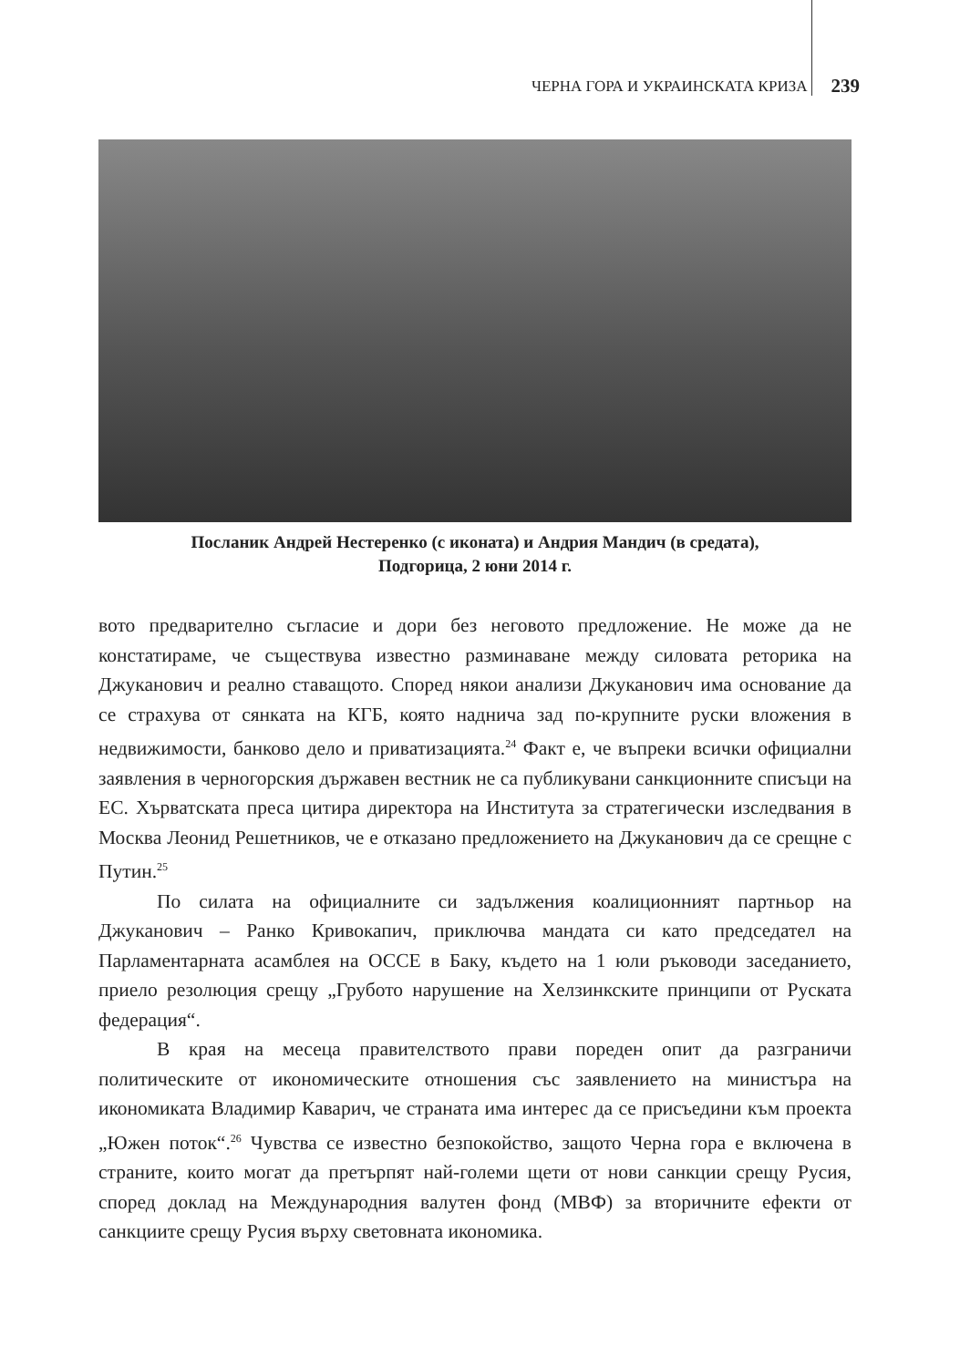ЧЕРНА ГОРА И УКРАИНСКАТА КРИЗА 239
Посланик Андрей Нестеренко (с иконата) и Андрия Мандич (в средата),
Подгорица, 2 юни 2014 г.
вото предварително съгласие и дори без неговото предложение. Не може да не констатираме, че съществува известно разминаване между силовата реторика на Джуканович и реално ставащото. Според някои анализи Джуканович има основание да се страхува от сянката на КГБ, която надничa зад по-крупните руски вложения в недвижимости, банково дело и приватизацията.<sup>24</sup> Факт е, че въпреки всички официални заявления в черногорския държавен вестник не са публикувани санкционните списъци на ЕС. Хърватската преса цитира директора на Института за стратегически изследвания в Москва Леонид Решетников, че е отказано предложението на Джуканович да се срещне с Путин.<sup>25</sup>
По силата на официалните си задължения коалиционният партньор на Джуканович – Ранко Кривокапич, приключва мандата си като председател на Парламентарната асамблея на ОССЕ в Баку, където на 1 юли ръководи заседанието, приело резолюция срещу „Грубото нарушение на Хелзинкските принципи от Руската федерация“.
В края на месеца правителството прави пореден опит да разграничи политическите от икономическите отношения със заявлението на министъра на икономиката Владимир Каварич, че страната има интерес да се присъедини към проекта „Южен поток“.<sup>26</sup> Чувства се известно безпокойство, защото Черна гора е включена в страните, които могат да претърпят най-големи щети от нови санкции срещу Русия, според доклад на Международния валутен фонд (МВФ) за вторичните ефекти от санкциите срещу Русия върху световната икономика.